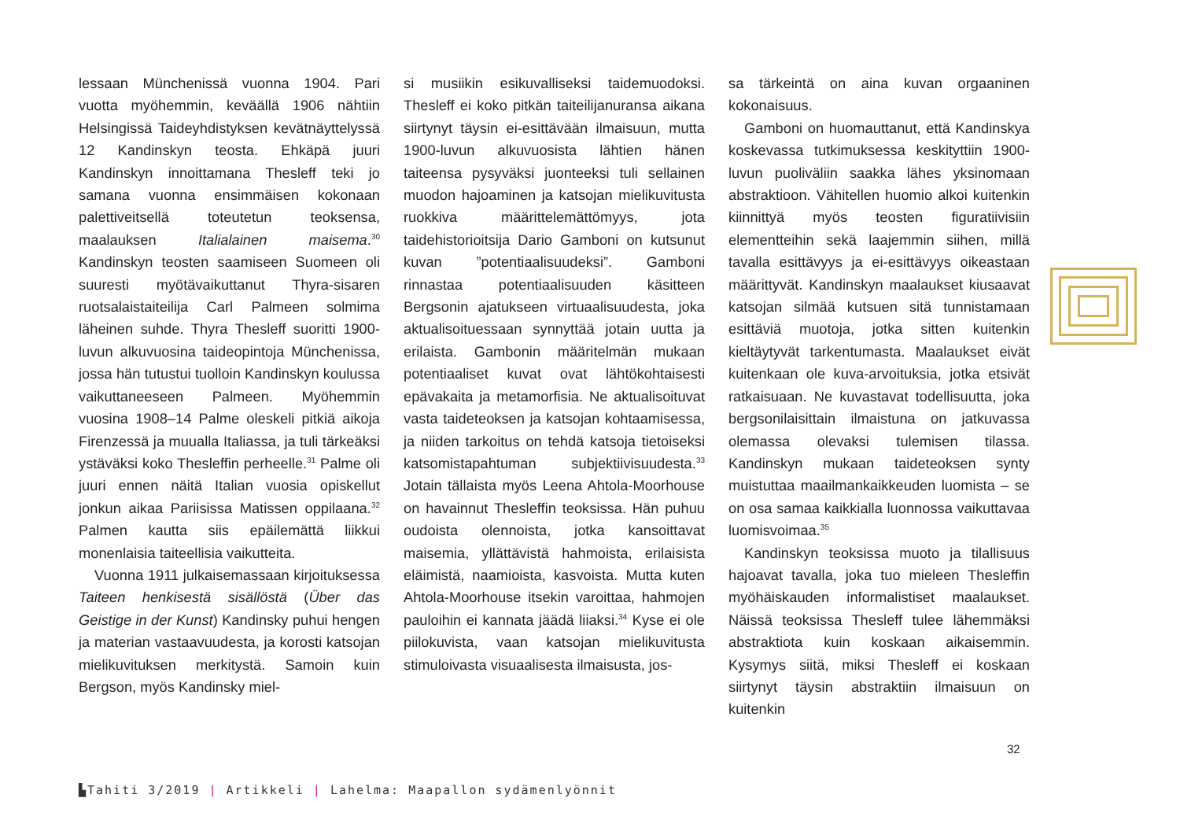lessaan Münchenissä vuonna 1904. Pari vuotta myöhemmin, keväällä 1906 nähtiin Helsingissä Taideyhdistyksen kevätnäyttelyssä 12 Kandinskyn teosta. Ehkäpä juuri Kandinskyn innoittamana Thesleff teki jo samana vuonna ensimmäisen kokonaan palettiveitsellä toteutetun teoksensa, maalauksen Italialainen maisema.<sup>30</sup> Kandinskyn teosten saamiseen Suomeen oli suuresti myötävaikuttanut Thyra-sisaren ruotsalaistaiteilija Carl Palmeen solmima läheinen suhde. Thyra Thesleff suoritti 1900-luvun alkuvuosina taideopintoja Münchenissa, jossa hän tutustui tuolloin Kandinskyn koulussa vaikuttaneeseen Palmeen. Myöhemmin vuosina 1908–14 Palme oleskeli pitkiä aikoja Firenzessä ja muualla Italiassa, ja tuli tärkeäksi ystäväksi koko Thesleffin perheelle.<sup>31</sup> Palme oli juuri ennen näitä Italian vuosia opiskellut jonkun aikaa Pariisissa Matissen oppilaana.<sup>32</sup> Palmen kautta siis epäilemättä liikkui monenlaisia taiteellisia vaikutteita.
Vuonna 1911 julkaisemassaan kirjoituksessa Taiteen henkisestä sisällöstä (Über das Geistige in der Kunst) Kandinsky puhui hengen ja materian vastaavuudesta, ja korosti katsojan mielikuvituksen merkitystä. Samoin kuin Bergson, myös Kandinsky miel-
si musiikin esikuvalliseksi taidemuodoksi. Thesleff ei koko pitkän taiteilijanuransa aikana siirtynyt täysin ei-esittävään ilmaisuun, mutta 1900-luvun alkuvuosista lähtien hänen taiteensa pysyväksi juonteeksi tuli sellainen muodon hajoaminen ja katsojan mielikuvitusta ruokkiva määrittelemättömyys, jota taidehistorioitsija Dario Gamboni on kutsunut kuvan ”potentiaalisuudeksi”. Gamboni rinnastaa potentiaalisuuden käsitteen Bergsonin ajatukseen virtuaalisuudesta, joka aktualisoituessaan synnyttää jotain uutta ja erilaista. Gambonin määritelmän mukaan potentiaaliset kuvat ovat lähtökohtaisesti epävakaita ja metamorfisia. Ne aktualisoituvat vasta taideteoksen ja katsojan kohtaamisessa, ja niiden tarkoitus on tehdä katsoja tietoiseksi katsomistapahtuman subjektiivisuudesta.<sup>33</sup> Jotain tällaista myös Leena Ahtola-Moorhouse on havainnut Thesleffin teoksissa. Hän puhuu oudoista olennoista, jotka kansoittavat maisemia, yllättävistä hahmoista, erilaisista eläimistä, naamioista, kasvoista. Mutta kuten Ahtola-Moorhouse itsekin varoittaa, hahmojen pauloihin ei kannata jäädä liiaksi.<sup>34</sup> Kyse ei ole piilokuvista, vaan katsojan mielikuvitusta stimuloivasta visuaalisesta ilmaisusta, jos-
sa tärkeintä on aina kuvan orgaaninen kokonaisuus.
Gamboni on huomauttanut, että Kandinskya koskevassa tutkimuksessa keskityttiin 1900-luvun puoliväliin saakka lähes yksinomaan abstraktioon. Vähitellen huomio alkoi kuitenkin kiinnittyä myös teosten figuratiivisiin elementteihin sekä laajemmin siihen, millä tavalla esittävyys ja ei-esittävyys oikeastaan määrittyvät. Kandinskyn maalaukset kiusaavat katsojan silmää kutsuen sitä tunnistamaan esittäviä muotoja, jotka sitten kuitenkin kieltäytyvät tarkentumasta. Maalaukset eivät kuitenkaan ole kuva-arvoituksia, jotka etsivät ratkaisuaan. Ne kuvastavat todellisuutta, joka bergsonilaisittain ilmaistuna on jatkuvassa olemassa olevaksi tulemisen tilassa. Kandinskyn mukaan taideteoksen synty muistuttaa maailmankaikkeuden luomista – se on osa samaa kaikkialla luonnossa vaikuttavaa luomisvoimaa.<sup>35</sup>
Kandinskyn teoksissa muoto ja tilallisuus hajoavat tavalla, joka tuo mieleen Thesleffin myöhäiskauden informalistiset maalaukset. Näissä teoksissa Thesleff tulee lähemmäksi abstraktiota kuin koskaan aikaisemmin. Kysymys siitä, miksi Thesleff ei koskaan siirtynyt täysin abstraktiin ilmaisuun on kuitenkin
32
▙Tahiti 3/2019 | Artikkeli | Lahelma: Maapallon sydämenlyönnit